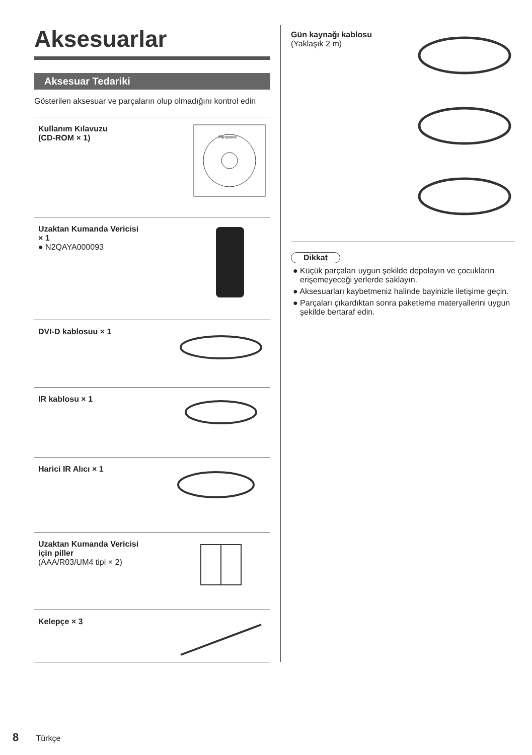Aksesuarlar
Aksesuar Tedariki
Gösterilen aksesuar ve parçaların olup olmadığını kontrol edin
Kullanım Kılavuzu
(CD-ROM × 1)
Panasonic
Uzaktan Kumanda Vericisi
× 1
● N2QAYA000093
DVI-D kablosuu × 1
IR kablosu × 1
Harici IR Alıcı × 1
Uzaktan Kumanda Vericisi
için piller
(AAA/R03/UM4 tipi × 2)
Kelepçe × 3
Gün kaynağı kablosu
(Yaklaşık 2 m)
Dikkat
● Küçük parçaları uygun şekilde depolayın ve çocukların erişemeyeceği yerlerde saklayın.
● Aksesuarları kaybetmeniz halinde bayinizle iletişime geçin.
● Parçaları çıkardıktan sonra paketleme materyallerini uygun şekilde bertaraf edin.
8 Türkçe